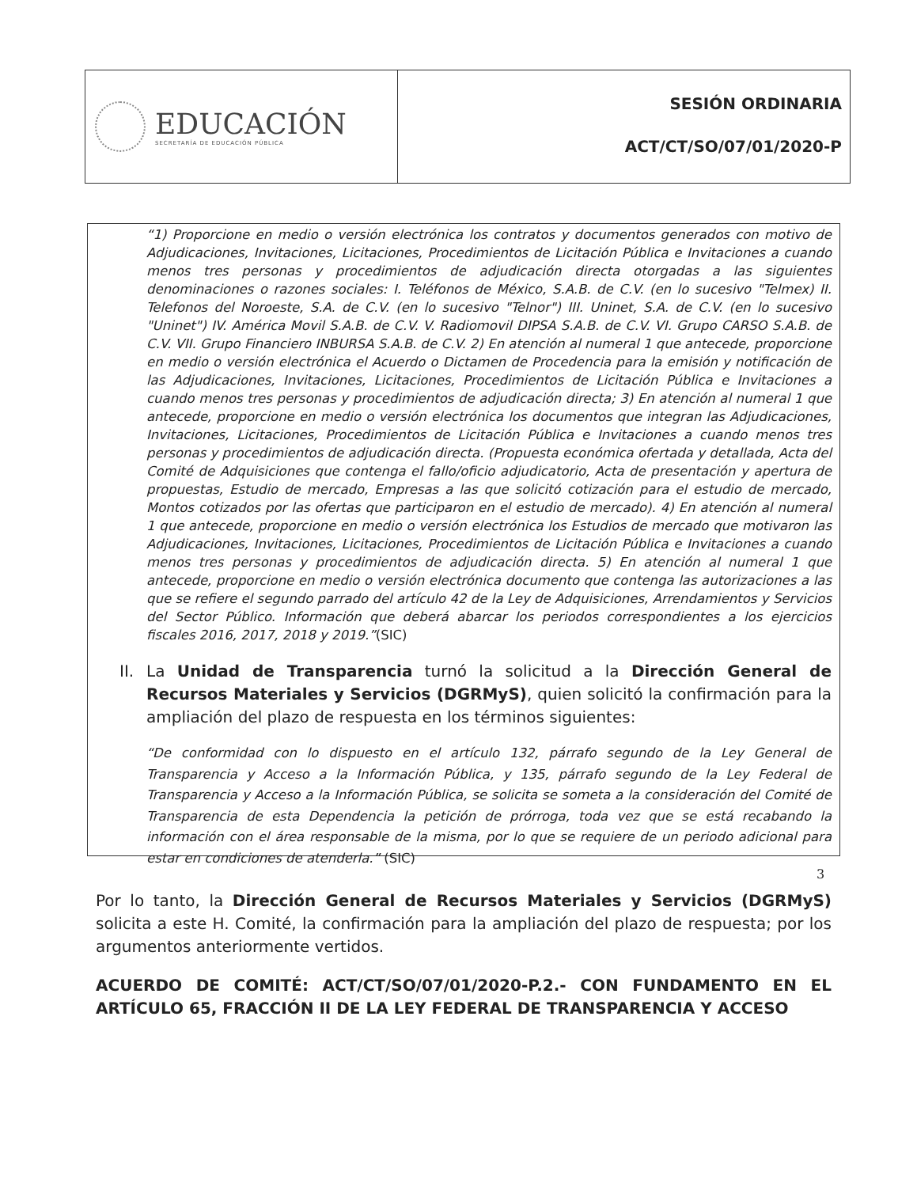EDUCACIÓN
SECRETARÍA DE EDUCACIÓN PÚBLICA
SESIÓN ORDINARIA
ACT/CT/SO/07/01/2020-P
“1) Proporcione en medio o versión electrónica los contratos y documentos generados con motivo de Adjudicaciones, Invitaciones, Licitaciones, Procedimientos de Licitación Pública e Invitaciones a cuando menos tres personas y procedimientos de adjudicación directa otorgadas a las siguientes denominaciones o razones sociales: I. Teléfonos de México, S.A.B. de C.V. (en lo sucesivo "Telmex) II. Telefonos del Noroeste, S.A. de C.V. (en lo sucesivo "Telnor") III. Uninet, S.A. de C.V. (en lo sucesivo "Uninet") IV. América Movil S.A.B. de C.V. V. Radiomovil DIPSA S.A.B. de C.V. VI. Grupo CARSO S.A.B. de C.V. VII. Grupo Financiero INBURSA S.A.B. de C.V. 2) En atención al numeral 1 que antecede, proporcione en medio o versión electrónica el Acuerdo o Dictamen de Procedencia para la emisión y notificación de las Adjudicaciones, Invitaciones, Licitaciones, Procedimientos de Licitación Pública e Invitaciones a cuando menos tres personas y procedimientos de adjudicación directa; 3) En atención al numeral 1 que antecede, proporcione en medio o versión electrónica los documentos que integran las Adjudicaciones, Invitaciones, Licitaciones, Procedimientos de Licitación Pública e Invitaciones a cuando menos tres personas y procedimientos de adjudicación directa. (Propuesta económica ofertada y detallada, Acta del Comité de Adquisiciones que contenga el fallo/oficio adjudicatorio, Acta de presentación y apertura de propuestas, Estudio de mercado, Empresas a las que solicitó cotización para el estudio de mercado, Montos cotizados por las ofertas que participaron en el estudio de mercado). 4) En atención al numeral 1 que antecede, proporcione en medio o versión electrónica los Estudios de mercado que motivaron las Adjudicaciones, Invitaciones, Licitaciones, Procedimientos de Licitación Pública e Invitaciones a cuando menos tres personas y procedimientos de adjudicación directa. 5) En atención al numeral 1 que antecede, proporcione en medio o versión electrónica documento que contenga las autorizaciones a las que se refiere el segundo parrado del artículo 42 de la Ley de Adquisiciones, Arrendamientos y Servicios del Sector Público. Información que deberá abarcar los periodos correspondientes a los ejercicios fiscales 2016, 2017, 2018 y 2019.”(SIC)
II. La Unidad de Transparencia turnó la solicitud a la Dirección General de Recursos Materiales y Servicios (DGRMyS), quien solicitó la confirmación para la ampliación del plazo de respuesta en los términos siguientes:
“De conformidad con lo dispuesto en el artículo 132, párrafo segundo de la Ley General de Transparencia y Acceso a la Información Pública, y 135, párrafo segundo de la Ley Federal de Transparencia y Acceso a la Información Pública, se solicita se someta a la consideración del Comité de Transparencia de esta Dependencia la petición de prórroga, toda vez que se está recabando la información con el área responsable de la misma, por lo que se requiere de un periodo adicional para estar en condiciones de atenderla.” (SIC)
Por lo tanto, la Dirección General de Recursos Materiales y Servicios (DGRMyS) solicita a este H. Comité, la confirmación para la ampliación del plazo de respuesta; por los argumentos anteriormente vertidos.
ACUERDO DE COMITÉ: ACT/CT/SO/07/01/2020-P.2.- CON FUNDAMENTO EN EL ARTÍCULO 65, FRACCIÓN II DE LA LEY FEDERAL DE TRANSPARENCIA Y ACCESO
3